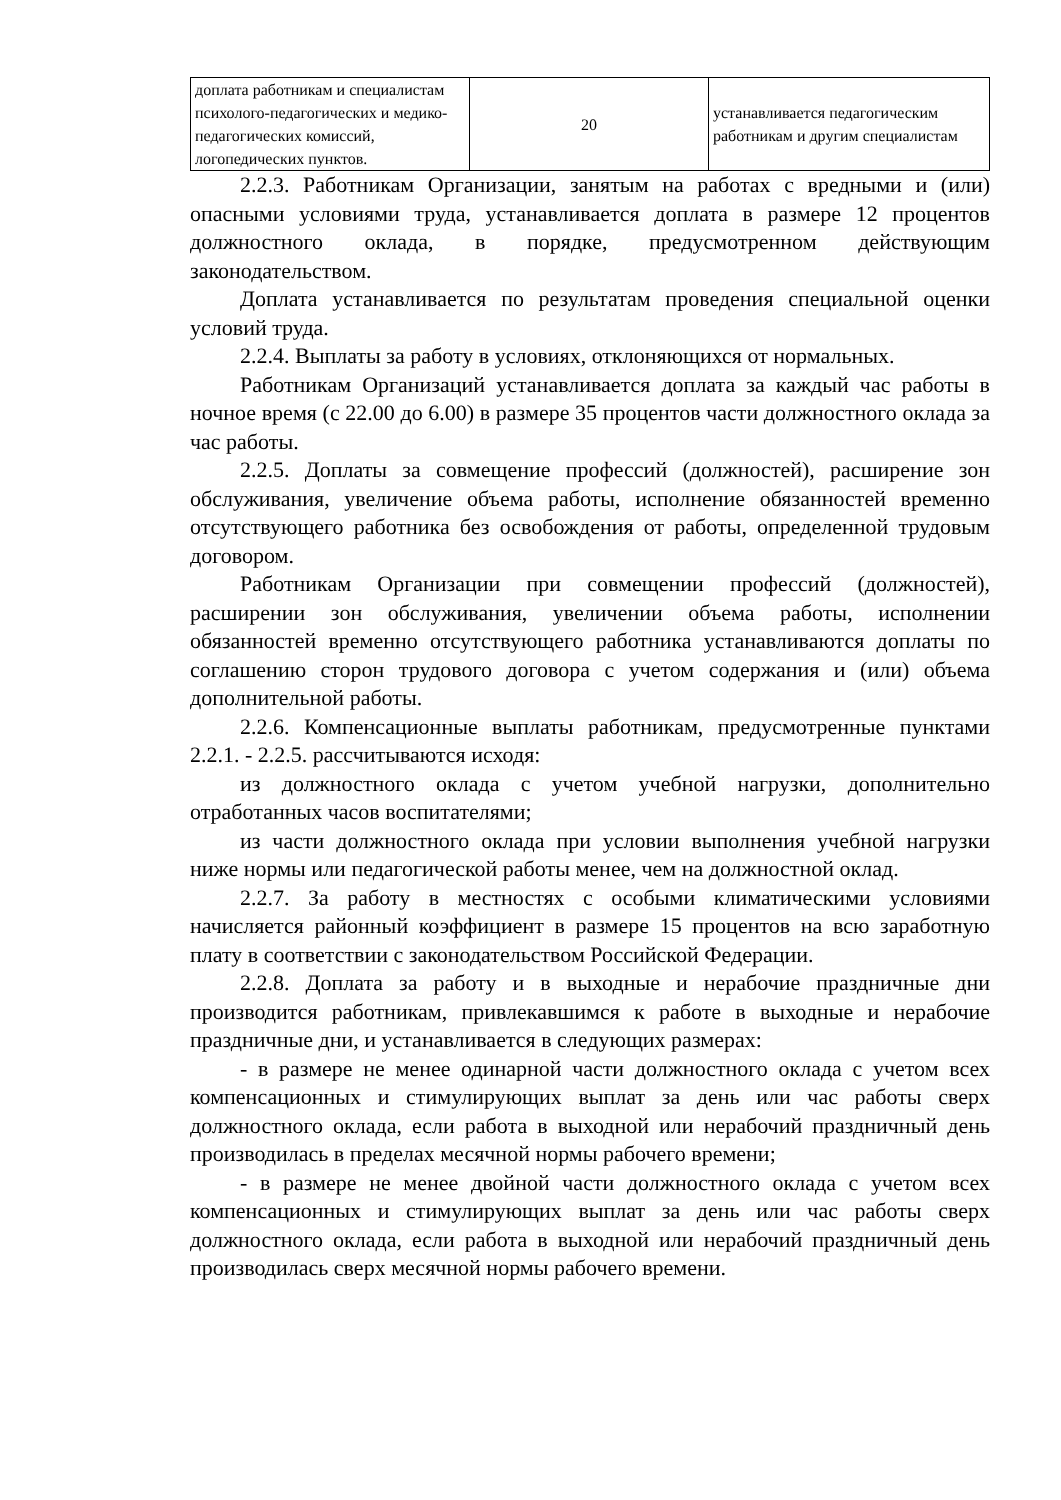| доплата работникам и специалистам психолого-педагогических и медико-педагогических комиссий, логопедических пунктов. | 20 | устанавливается педагогическим работникам и другим специалистам |
2.2.3. Работникам Организации, занятым на работах с вредными и (или) опасными условиями труда, устанавливается доплата в размере 12 процентов должностного оклада, в порядке, предусмотренном действующим законодательством.
Доплата устанавливается по результатам проведения специальной оценки условий труда.
2.2.4. Выплаты за работу в условиях, отклоняющихся от нормальных.
Работникам Организаций устанавливается доплата за каждый час работы в ночное время (с 22.00 до 6.00) в размере 35 процентов части должностного оклада за час работы.
2.2.5. Доплаты за совмещение профессий (должностей), расширение зон обслуживания, увеличение объема работы, исполнение обязанностей временно отсутствующего работника без освобождения от работы, определенной трудовым договором.
Работникам Организации при совмещении профессий (должностей), расширении зон обслуживания, увеличении объема работы, исполнении обязанностей временно отсутствующего работника устанавливаются доплаты по соглашению сторон трудового договора с учетом содержания и (или) объема дополнительной работы.
2.2.6. Компенсационные выплаты работникам, предусмотренные пунктами 2.2.1. - 2.2.5. рассчитываются исходя:
из должностного оклада с учетом учебной нагрузки, дополнительно отработанных часов воспитателями;
из части должностного оклада при условии выполнения учебной нагрузки ниже нормы или педагогической работы менее, чем на должностной оклад.
2.2.7. За работу в местностях с особыми климатическими условиями начисляется районный коэффициент в размере 15 процентов на всю заработную плату в соответствии с законодательством Российской Федерации.
2.2.8. Доплата за работу и в выходные и нерабочие праздничные дни производится работникам, привлекавшимся к работе в выходные и нерабочие праздничные дни, и устанавливается в следующих размерах:
- в размере не менее одинарной части должностного оклада с учетом всех компенсационных и стимулирующих выплат за день или час работы сверх должностного оклада, если работа в выходной или нерабочий праздничный день производилась в пределах месячной нормы рабочего времени;
- в размере не менее двойной части должностного оклада с учетом всех компенсационных и стимулирующих выплат за день или час работы сверх должностного оклада, если работа в выходной или нерабочий праздничный день производилась сверх месячной нормы рабочего времени.